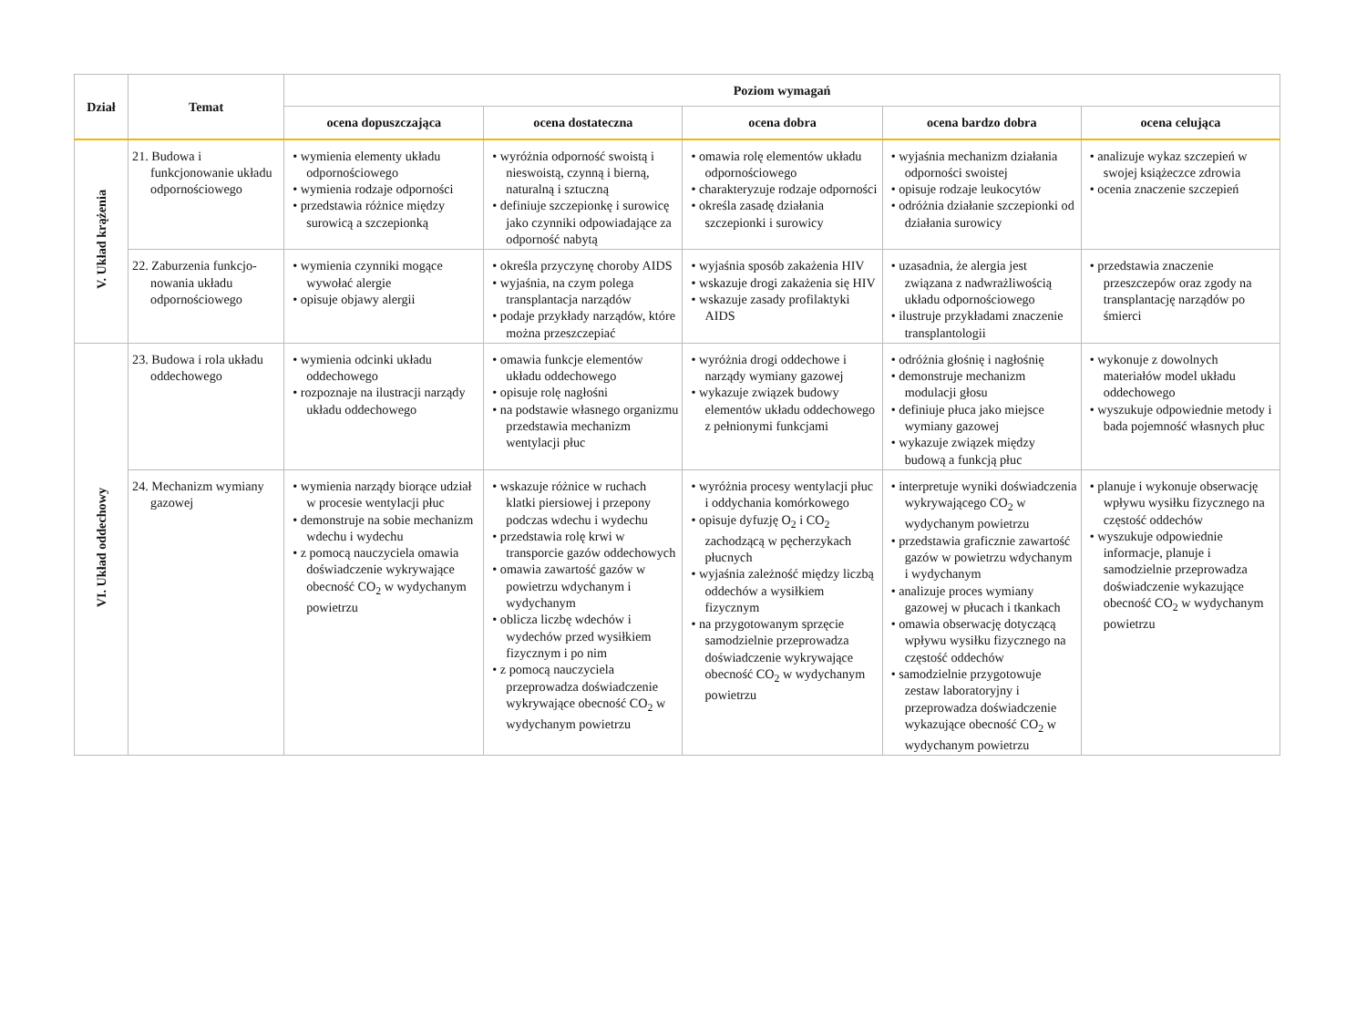| Dział | Temat | Poziom wymagań | | | | |
| --- | --- | --- | --- | --- | --- | --- |
| | | ocena dopuszczająca | ocena dostateczna | ocena dobra | ocena bardzo dobra | ocena celująca |
| V. Układ krążenia | 21. Budowa i funkcjonowanie układu odpornościowego | • wymienia elementy układu odpornościowego • wymienia rodzaje odporności • przedstawia różnice między surowicą a szczepionką | • wyróżnia odporność swoistą i nieswoistą, czynną i bierną, naturalną i sztuczną • definiuje szczepionkę i surowicę jako czynniki odpowiadające za odporność nabytą | • omawia rolę elementów układu odpornościowego • charakteryzuje rodzaje odporności • określa zasadę działania szczepionki i surowicy | • wyjaśnia mechanizm działania odporności swoistej • opisuje rodzaje leukocytów • odróżnia działanie szczepionki od działania surowicy | • analizuje wykaz szczepień w swojej książeczce zdrowia • ocenia znaczenie szczepień |
| | 22. Zaburzenia funkcjo-nowania układu odpornościowego | • wymienia czynniki mogące wywołać alergie • opisuje objawy alergii | • określa przyczynę choroby AIDS • wyjaśnia, na czym polega transplantacja narządów • podaje przykłady narządów, które można przeszczepiać | • wyjaśnia sposób zakażenia HIV • wskazuje drogi zakażenia się HIV • wskazuje zasady profilaktyki AIDS | • uzasadnia, że alergia jest związana z nadwrażliwością układu odpornościowego • ilustruje przykładami znaczenie transplantologii | • przedstawia znaczenie przeszczepów oraz zgody na transplantację narządów po śmierci |
| VI. Układ oddechowy | 23. Budowa i rola układu oddechowego | • wymienia odcinki układu oddechowego • rozpoznaje na ilustracji narządy układu oddechowego | • omawia funkcje elementów układu oddechowego • opisuje rolę nagłośni • na podstawie własnego organizmu przedstawia mechanizm wentylacji płuc | • wyróżnia drogi oddechowe i narządy wymiany gazowej • wykazuje związek budowy elementów układu oddechowego z pełnionymi funkcjami | • odróżnia głośnię i nagłośnię • demonstruje mechanizm modulacji głosu • definiuje płuca jako miejsce wymiany gazowej • wykazuje związek między budową a funkcją płuc | • wykonuje z dowolnych materiałów model układu oddechowego • wyszukuje odpowiednie metody i bada pojemność własnych płuc |
| | 24. Mechanizm wymiany gazowej | • wymienia narządy biorące udział w procesie wentylacji płuc • demonstruje na sobie mechanizm wdechu i wydechu • z pomocą nauczyciela omawia doświadczenie wykrywające obecność CO<sub>2</sub> w wydychanym powietrzu | • wskazuje różnice w ruchach klatki piersiowej i przepony podczas wdechu i wydechu • przedstawia rolę krwi w transporcie gazów oddechowych • omawia zawartość gazów w powietrzu wdychanym i wydychanym • oblicza liczbę wdechów i wydechów przed wysiłkiem fizycznym i po nim • z pomocą nauczyciela przeprowadza doświadczenie wykrywające obecność CO<sub>2</sub> w wydychanym powietrzu | • wyróżnia procesy wentylacji płuc i oddychania komórkowego • opisuje dyfuzję O<sub>2</sub> i CO<sub>2</sub> zachodzącą w pęcherzykach płucnych • wyjaśnia zależność między liczbą oddechów a wysiłkiem fizycznym • na przygotowanym sprzęcie samodzielnie przeprowadza doświadczenie wykrywające obecność CO<sub>2</sub> w wydychanym powietrzu | • interpretuje wyniki doświadczenia wykrywającego CO<sub>2</sub> w wydychanym powietrzu • przedstawia graficznie zawartość gazów w powietrzu wdychanym i wydychanym • analizuje proces wymiany gazowej w płucach i tkankach • omawia obserwację dotyczącą wpływu wysiłku fizycznego na częstość oddechów • samodzielnie przygotowuje zestaw laboratoryjny i przeprowadza doświadczenie wykazujące obecność CO<sub>2</sub> w wydychanym powietrzu | • planuje i wykonuje obserwację wpływu wysiłku fizycznego na częstość oddechów • wyszukuje odpowiednie informacje, planuje i samodzielnie przeprowadza doświadczenie wykazujące obecność CO<sub>2</sub> w wydychanym powietrzu |